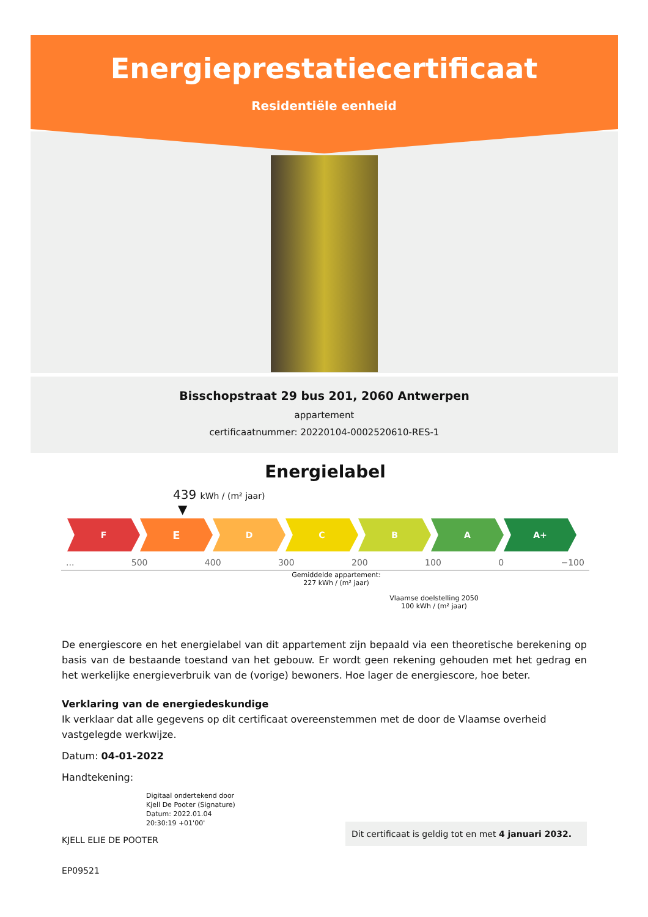Energieprestatiecertificaat
Residentiële eenheid
Bisschopstraat 29 bus 201, 2060 Antwerpen
appartement
certificaatnummer: 20220104-0002520610-RES-1
Energielabel
439 kWh / (m² jaar)
▼
F
E
D C B A A+
... 500 400 300 200 100 0 −100
Gemiddelde appartement:
227 kWh / (m² jaar)
Vlaamse doelstelling 2050
100 kWh / (m² jaar)
De energiescore en het energielabel van dit appartement zijn bepaald via een theoretische berekening op basis van de bestaande toestand van het gebouw. Er wordt geen rekening gehouden met het gedrag en het werkelijke energieverbruik van de (vorige) bewoners. Hoe lager de energiescore, hoe beter.
Verklaring van de energiedeskundige
Ik verklaar dat alle gegevens op dit certificaat overeenstemmen met de door de Vlaamse overheid vastgelegde werkwijze.
Datum: 04-01-2022
Handtekening:
Digitaal ondertekend door
Kjell De Pooter (Signature)
Datum: 2022.01.04
20:30:19 +01'00'
KJELL ELIE DE POOTER
EP09521
Dit certificaat is geldig tot en met 4 januari 2032.